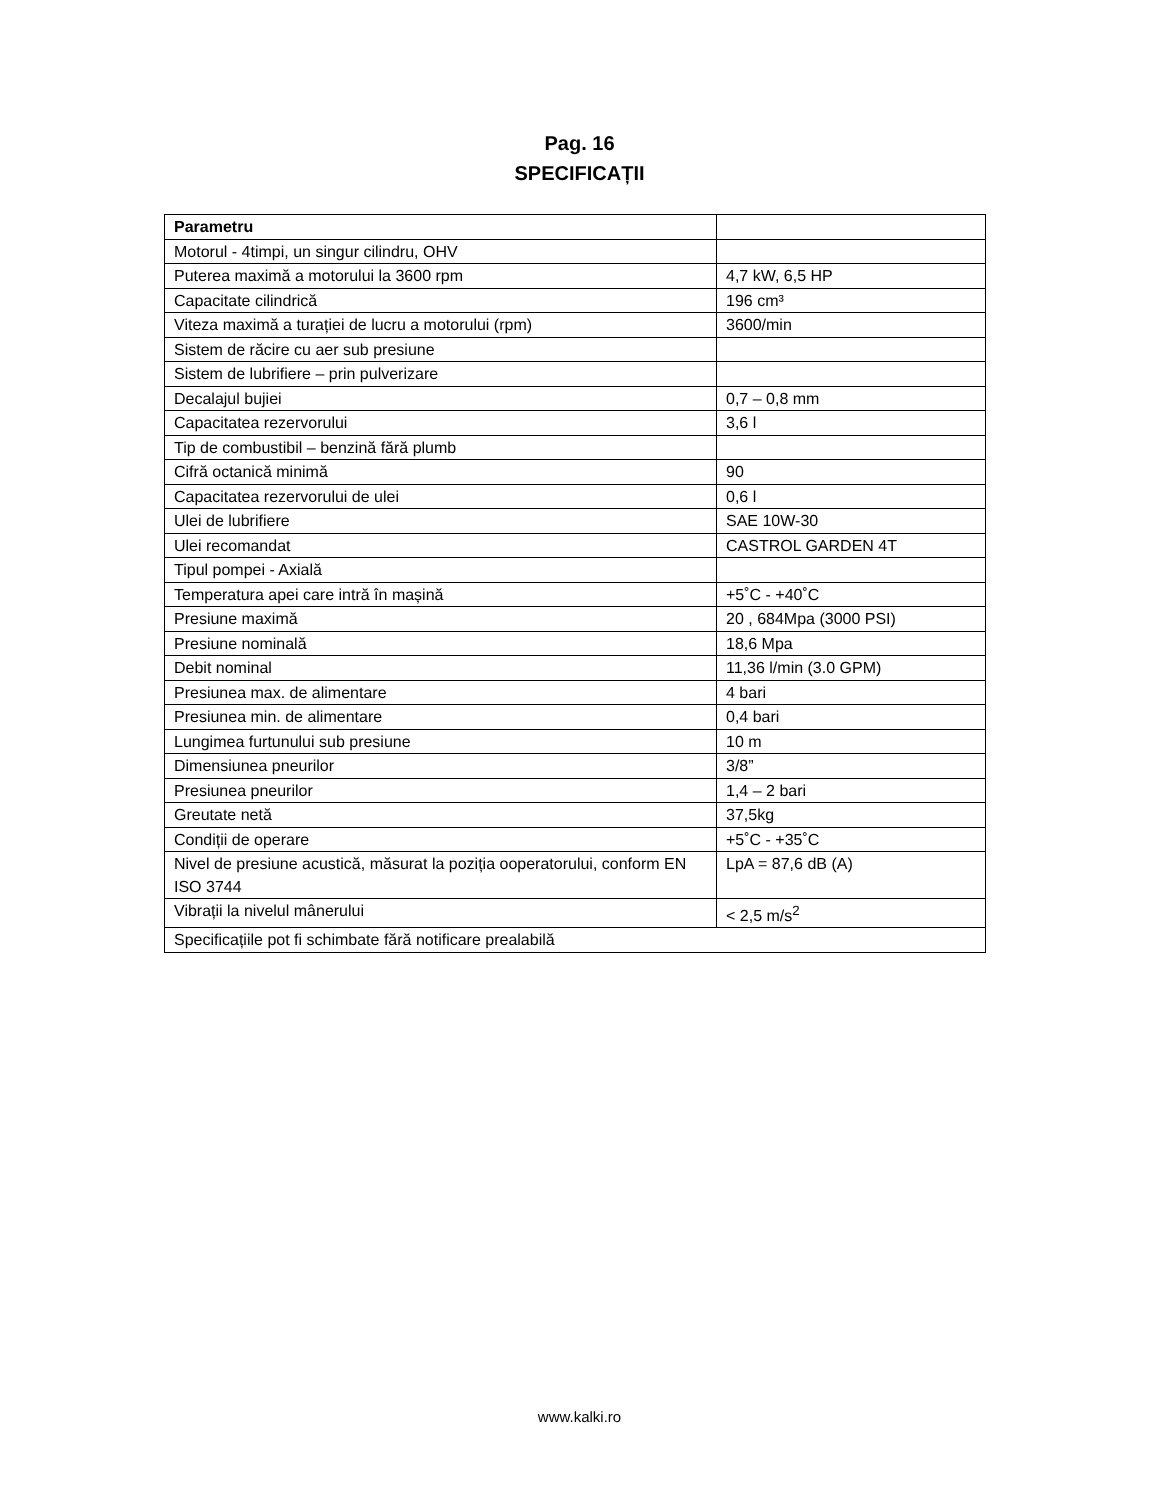Pag. 16
SPECIFICAȚII
| Parametru | |
| Motorul - 4timpi, un singur cilindru, OHV | |
| Puterea maximă a motorului la 3600 rpm | 4,7 kW, 6,5 HP |
| Capacitate cilindrică | 196 cm³ |
| Viteza maximă a turației de lucru a motorului (rpm) | 3600/min |
| Sistem de răcire cu aer sub presiune | |
| Sistem de lubrifiere – prin pulverizare | |
| Decalajul bujiei | 0,7 – 0,8 mm |
| Capacitatea rezervorului | 3,6 l |
| Tip de combustibil – benzină fără plumb | |
| Cifră octanică minimă | 90 |
| Capacitatea rezervorului de ulei | 0,6 l |
| Ulei de lubrifiere | SAE 10W-30 |
| Ulei recomandat | CASTROL GARDEN 4T |
| Tipul pompei - Axială | |
| Temperatura apei care intră în mașină | +5˚C - +40˚C |
| Presiune maximă | 20 , 684Mpa (3000 PSI) |
| Presiune nominală | 18,6 Mpa |
| Debit nominal | 11,36 l/min (3.0 GPM) |
| Presiunea max. de alimentare | 4 bari |
| Presiunea min. de alimentare | 0,4 bari |
| Lungimea furtunului sub presiune | 10 m |
| Dimensiunea pneurilor | 3/8” |
| Presiunea pneurilor | 1,4 – 2 bari |
| Greutate netă | 37,5kg |
| Condiții de operare | +5˚C - +35˚C |
| Nivel de presiune acustică, măsurat la poziția ooperatorului, conform EN ISO 3744 | LpA = 87,6 dB (A) |
| Vibrații la nivelul mânerului | < 2,5 m/s<sup>2</sup> |
| Specificațiile pot fi schimbate fără notificare prealabilă | |
www.kalki.ro